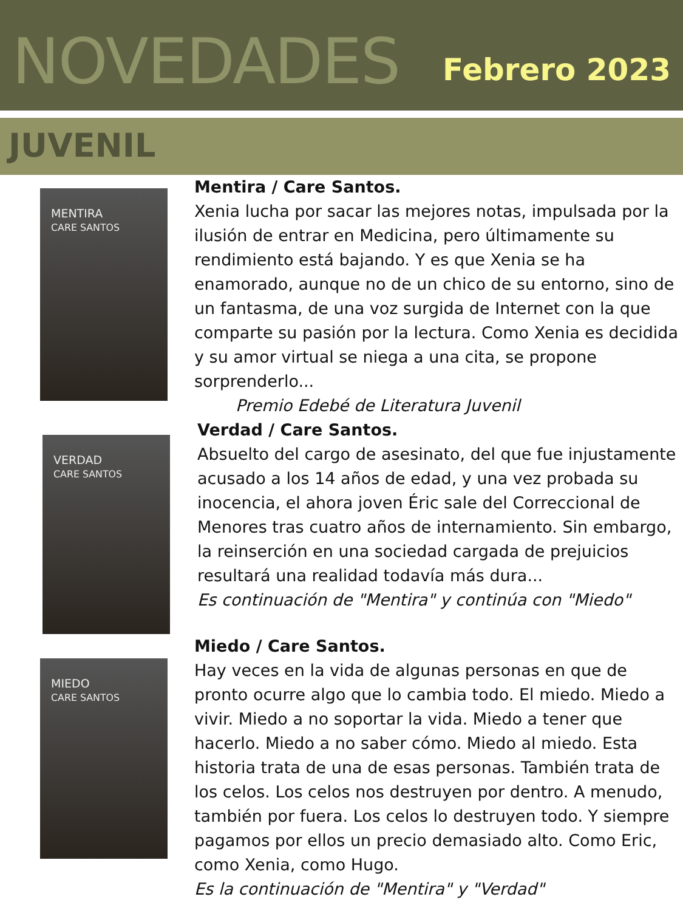NOVEDADES
Febrero 2023
JUVENIL
MENTIRA
CARE SANTOS
Mentira / Care Santos.
Xenia lucha por sacar las mejores notas, impulsada por la ilusión de entrar en Medicina, pero últimamente su rendimiento está bajando. Y es que Xenia se ha enamorado, aunque no de un chico de su entorno, sino de un fantasma, de una voz surgida de Internet con la que comparte su pasión por la lectura. Como Xenia es decidida y su amor virtual se niega a una cita, se propone sorprenderlo...
Premio Edebé de Literatura Juvenil
VERDAD
CARE SANTOS
Verdad / Care Santos.
Absuelto del cargo de asesinato, del que fue injustamente acusado a los 14 años de edad, y una vez probada su inocencia, el ahora joven Éric sale del Correccional de Menores tras cuatro años de internamiento. Sin embargo, la reinserción en una sociedad cargada de prejuicios resultará una realidad todavía más dura...
Es continuación de "Mentira" y continúa con "Miedo"
MIEDO
CARE SANTOS
Miedo / Care Santos.
Hay veces en la vida de algunas personas en que de pronto ocurre algo que lo cambia todo. El miedo. Miedo a vivir. Miedo a no soportar la vida. Miedo a tener que hacerlo. Miedo a no saber cómo. Miedo al miedo. Esta historia trata de una de esas personas. También trata de los celos. Los celos nos destruyen por dentro. A menudo, también por fuera. Los celos lo destruyen todo. Y siempre pagamos por ellos un precio demasiado alto. Como Eric, como Xenia, como Hugo.
Es la continuación de "Mentira" y "Verdad"